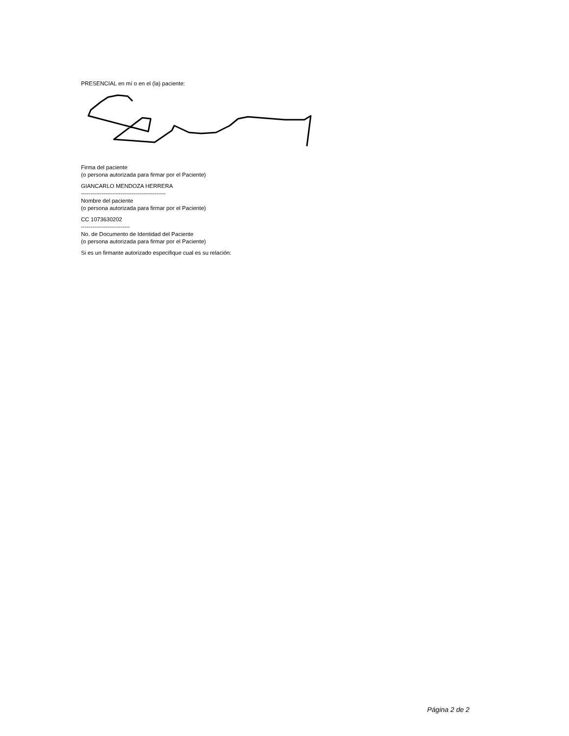PRESENCIAL en mí o en el (la) paciente:
Firma del paciente
(o persona autorizada para firmar por el Paciente)
GIANCARLO MENDOZA HERRERA
---------------------------------------------
Nombre del paciente
(o persona autorizada para firmar por el Paciente)
CC 1073630202
--------------------------
No. de Documento de Identidad del Paciente
(o persona autorizada para firmar por el Paciente)
Si es un firmante autorizado especifique cual es su relación:
Página 2 de 2